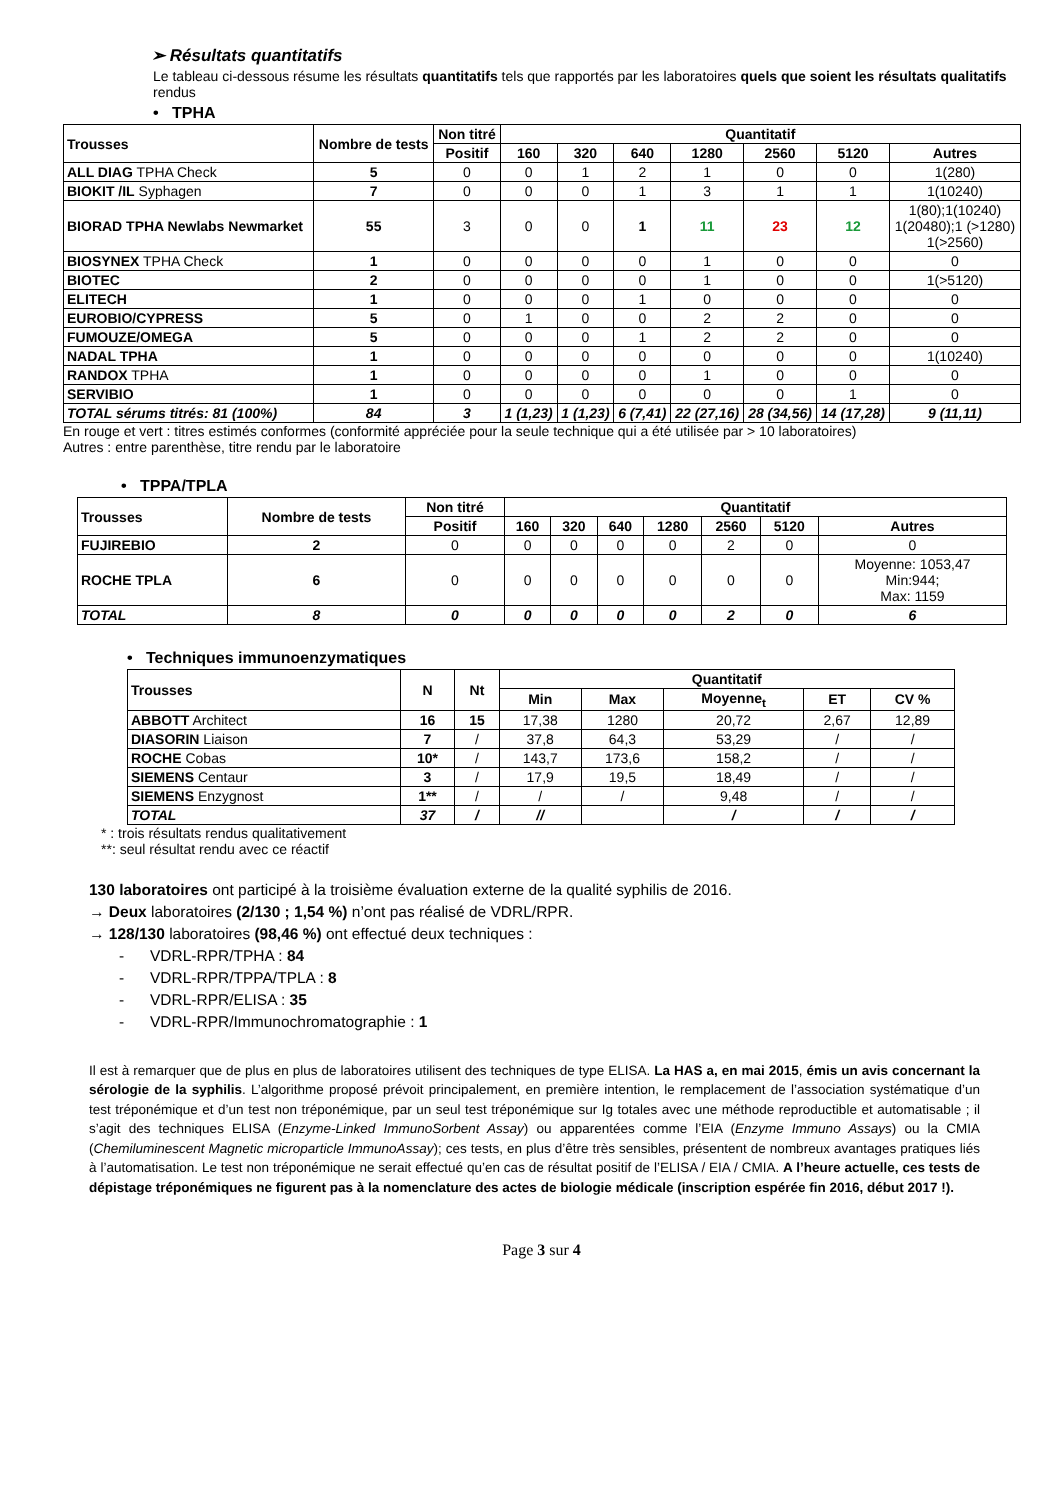➢ Résultats quantitatifs
Le tableau ci-dessous résume les résultats quantitatifs tels que rapportés par les laboratoires quels que soient les résultats qualitatifs rendus
• TPHA
| Trousses | Nombre de tests | Non titré | Quantitatif | | | | | | |
| --- | --- | --- | --- | --- | --- | --- | --- | --- | --- |
| | | Positif | 160 | 320 | 640 | 1280 | 2560 | 5120 | Autres |
| ALL DIAG TPHA Check | 5 | 0 | 0 | 1 | 2 | 1 | 0 | 0 | 1(280) |
| BIOKIT /IL Syphagen | 7 | 0 | 0 | 0 | 1 | 3 | 1 | 1 | 1(10240) |
| BIORAD TPHA Newlabs Newmarket | 55 | 3 | 0 | 0 | 1 | 11 | 23 | 12 | 1(80);1(10240) 1(20480);1 (>1280) 1(>2560) |
| BIOSYNEX TPHA Check | 1 | 0 | 0 | 0 | 0 | 1 | 0 | 0 | 0 |
| BIOTEC | 2 | 0 | 0 | 0 | 0 | 1 | 0 | 0 | 1(>5120) |
| ELITECH | 1 | 0 | 0 | 0 | 1 | 0 | 0 | 0 | 0 |
| EUROBIO/CYPRESS | 5 | 0 | 1 | 0 | 0 | 2 | 2 | 0 | 0 |
| FUMOUZE/OMEGA | 5 | 0 | 0 | 0 | 1 | 2 | 2 | 0 | 0 |
| NADAL TPHA | 1 | 0 | 0 | 0 | 0 | 0 | 0 | 0 | 1(10240) |
| RANDOX TPHA | 1 | 0 | 0 | 0 | 0 | 1 | 0 | 0 | 0 |
| SERVIBIO | 1 | 0 | 0 | 0 | 0 | 0 | 0 | 1 | 0 |
| TOTAL sérums titrés: 81 (100%) | 84 | 3 | 1 (1,23) | 1 (1,23) | 6 (7,41) | 22 (27,16) | 28 (34,56) | 14 (17,28) | 9 (11,11) |
En rouge et vert : titres estimés conformes (conformité appréciée pour la seule technique qui a été utilisée par > 10 laboratoires)
Autres : entre parenthèse, titre rendu par le laboratoire
• TPPA/TPLA
| Trousses | Nombre de tests | Non titré | Quantitatif | | | | | | |
| --- | --- | --- | --- | --- | --- | --- | --- | --- | --- |
| | | Positif | 160 | 320 | 640 | 1280 | 2560 | 5120 | Autres |
| FUJIREBIO | 2 | 0 | 0 | 0 | 0 | 0 | 2 | 0 | 0 |
| ROCHE TPLA | 6 | 0 | 0 | 0 | 0 | 0 | 0 | 0 | Moyenne: 1053,47 Min:944; Max: 1159 |
| TOTAL | 8 | 0 | 0 | 0 | 0 | 0 | 2 | 0 | 6 |
• Techniques immunoenzymatiques
| Trousses | N | Nt | Quantitatif | | | | |
| --- | --- | --- | --- | --- | --- | --- | --- |
| | | | Min | Max | Moyenne<sub>t</sub> | ET | CV % |
| ABBOTT Architect | 16 | 15 | 17,38 | 1280 | 20,72 | 2,67 | 12,89 |
| DIASORIN Liaison | 7 | / | 37,8 | 64,3 | 53,29 | / | / |
| ROCHE Cobas | 10* | / | 143,7 | 173,6 | 158,2 | / | / |
| SIEMENS Centaur | 3 | / | 17,9 | 19,5 | 18,49 | / | / |
| SIEMENS Enzygnost | 1** | / | / | / | 9,48 | / | / |
| TOTAL | 37 | / | // | | / | / | / |
* : trois résultats rendus qualitativement
**: seul résultat rendu avec ce réactif
130 laboratoires ont participé à la troisième évaluation externe de la qualité syphilis de 2016.
→ Deux laboratoires (2/130 ; 1,54 %) n’ont pas réalisé de VDRL/RPR.
→ 128/130 laboratoires (98,46 %) ont effectué deux techniques :
- VDRL-RPR/TPHA : 84
- VDRL-RPR/TPPA/TPLA : 8
- VDRL-RPR/ELISA : 35
- VDRL-RPR/Immunochromatographie : 1
Il est à remarquer que de plus en plus de laboratoires utilisent des techniques de type ELISA. La HAS a, en mai 2015, émis un avis concernant la sérologie de la syphilis. L’algorithme proposé prévoit principalement, en première intention, le remplacement de l’association systématique d’un test tréponémique et d’un test non tréponémique, par un seul test tréponémique sur Ig totales avec une méthode reproductible et automatisable ; il s’agit des techniques ELISA (Enzyme-Linked ImmunoSorbent Assay) ou apparentées comme l’EIA (Enzyme Immuno Assays) ou la CMIA (Chemiluminescent Magnetic microparticle ImmunoAssay); ces tests, en plus d’être très sensibles, présentent de nombreux avantages pratiques liés à l’automatisation. Le test non tréponémique ne serait effectué qu’en cas de résultat positif de l’ELISA / EIA / CMIA. A l’heure actuelle, ces tests de dépistage tréponémiques ne figurent pas à la nomenclature des actes de biologie médicale (inscription espérée fin 2016, début 2017 !).
Page 3 sur 4